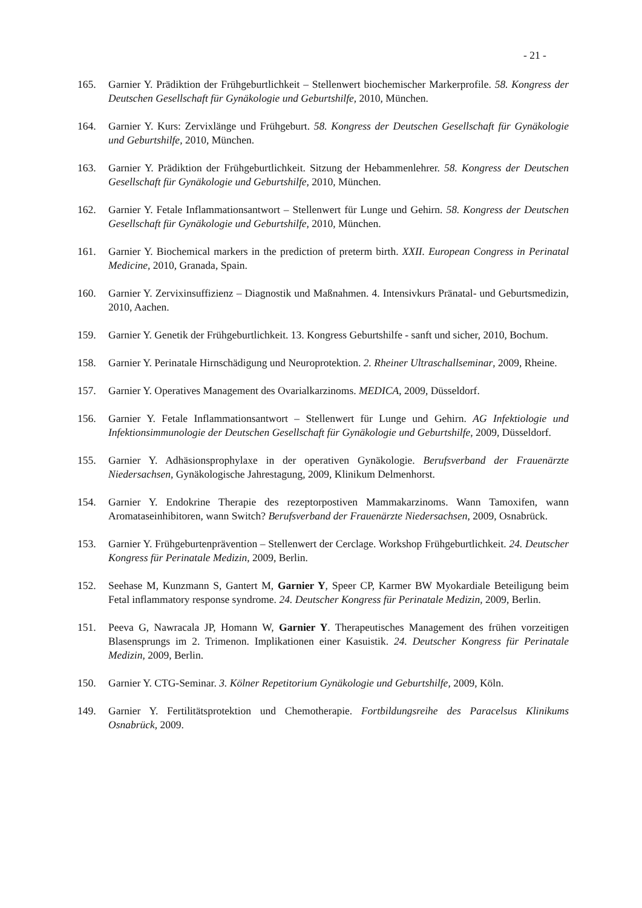- 21 -
165. Garnier Y. Prädiktion der Frühgeburtlichkeit – Stellenwert biochemischer Markerprofile. 58. Kongress der Deutschen Gesellschaft für Gynäkologie und Geburtshilfe, 2010, München.
164. Garnier Y. Kurs: Zervixlänge und Frühgeburt. 58. Kongress der Deutschen Gesellschaft für Gynäkologie und Geburtshilfe, 2010, München.
163. Garnier Y. Prädiktion der Frühgeburtlichkeit. Sitzung der Hebammenlehrer. 58. Kongress der Deutschen Gesellschaft für Gynäkologie und Geburtshilfe, 2010, München.
162. Garnier Y. Fetale Inflammationsantwort – Stellenwert für Lunge und Gehirn. 58. Kongress der Deutschen Gesellschaft für Gynäkologie und Geburtshilfe, 2010, München.
161. Garnier Y. Biochemical markers in the prediction of preterm birth. XXII. European Congress in Perinatal Medicine, 2010, Granada, Spain.
160. Garnier Y. Zervixinsuffizienz – Diagnostik und Maßnahmen. 4. Intensivkurs Pränatal- und Geburtsmedizin, 2010, Aachen.
159. Garnier Y. Genetik der Frühgeburtlichkeit. 13. Kongress Geburtshilfe - sanft und sicher, 2010, Bochum.
158. Garnier Y. Perinatale Hirnschädigung und Neuroprotektion. 2. Rheiner Ultraschallseminar, 2009, Rheine.
157. Garnier Y. Operatives Management des Ovarialkarzinoms. MEDICA, 2009, Düsseldorf.
156. Garnier Y. Fetale Inflammationsantwort – Stellenwert für Lunge und Gehirn. AG Infektiologie und Infektionsimmunologie der Deutschen Gesellschaft für Gynäkologie und Geburtshilfe, 2009, Düsseldorf.
155. Garnier Y. Adhäsionsprophylaxe in der operativen Gynäkologie. Berufsverband der Frauenärzte Niedersachsen, Gynäkologische Jahrestagung, 2009, Klinikum Delmenhorst.
154. Garnier Y. Endokrine Therapie des rezeptorpostiven Mammakarzinoms. Wann Tamoxifen, wann Aromataseinhibitoren, wann Switch? Berufsverband der Frauenärzte Niedersachsen, 2009, Osnabrück.
153. Garnier Y. Frühgeburtenprävention – Stellenwert der Cerclage. Workshop Frühgeburtlichkeit. 24. Deutscher Kongress für Perinatale Medizin, 2009, Berlin.
152. Seehase M, Kunzmann S, Gantert M, Garnier Y, Speer CP, Karmer BW Myokardiale Beteiligung beim Fetal inflammatory response syndrome. 24. Deutscher Kongress für Perinatale Medizin, 2009, Berlin.
151. Peeva G, Nawracala JP, Homann W, Garnier Y. Therapeutisches Management des frühen vorzeitigen Blasensprungs im 2. Trimenon. Implikationen einer Kasuistik. 24. Deutscher Kongress für Perinatale Medizin, 2009, Berlin.
150. Garnier Y. CTG-Seminar. 3. Kölner Repetitorium Gynäkologie und Geburtshilfe, 2009, Köln.
149. Garnier Y. Fertilitätsprotektion und Chemotherapie. Fortbildungsreihe des Paracelsus Klinikums Osnabrück, 2009.